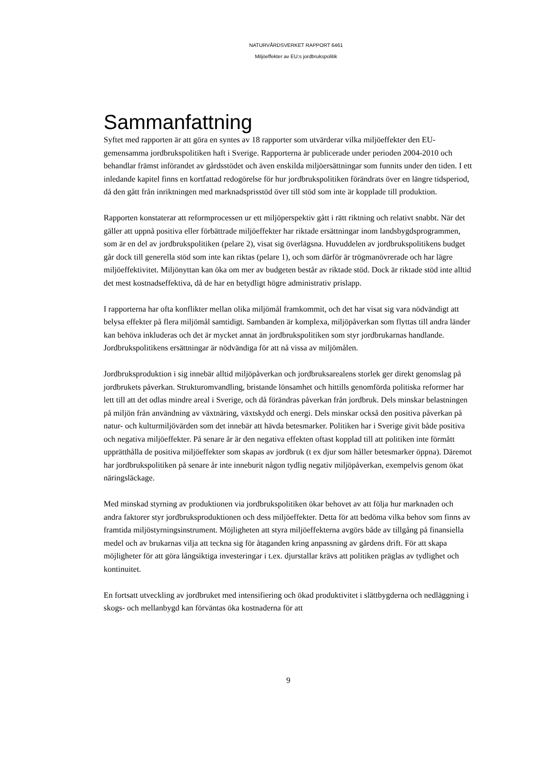NATURVÅRDSVERKET RAPPORT 6461
Miljöeffekter av EU:s jordbrukspolitik
Sammanfattning
Syftet med rapporten är att göra en syntes av 18 rapporter som utvärderar vilka miljöeffekter den EU-gemensamma jordbrukspolitiken haft i Sverige. Rapporterna är publicerade under perioden 2004-2010 och behandlar främst införandet av gårdsstödet och även enskilda miljöersättningar som funnits under den tiden. I ett inledande kapitel finns en kortfattad redogörelse för hur jordbrukspolitiken förändrats över en längre tidsperiod, då den gått från inriktningen med marknadsprisstöd över till stöd som inte är kopplade till produktion.
Rapporten konstaterar att reformprocessen ur ett miljöperspektiv gått i rätt riktning och relativt snabbt. När det gäller att uppnå positiva eller förbättrade miljöeffekter har riktade ersättningar inom landsbygdsprogrammen, som är en del av jordbrukspolitiken (pelare 2), visat sig överlägsna. Huvuddelen av jordbrukspolitikens budget går dock till generella stöd som inte kan riktas (pelare 1), och som därför är trögmanövrerade och har lägre miljöeffektivitet. Miljönyttan kan öka om mer av budgeten består av riktade stöd. Dock är riktade stöd inte alltid det mest kostnadseffektiva, då de har en betydligt högre administrativ prislapp.
I rapporterna har ofta konflikter mellan olika miljömål framkommit, och det har visat sig vara nödvändigt att belysa effekter på flera miljömål samtidigt. Sambanden är komplexa, miljöpåverkan som flyttas till andra länder kan behöva inkluderas och det är mycket annat än jordbrukspolitiken som styr jordbrukarnas handlande. Jordbrukspolitikens ersättningar är nödvändiga för att nå vissa av miljömålen.
Jordbruksproduktion i sig innebär alltid miljöpåverkan och jordbruksarealens storlek ger direkt genomslag på jordbrukets påverkan. Strukturomvandling, bristande lönsamhet och hittills genomförda politiska reformer har lett till att det odlas mindre areal i Sverige, och då förändras påverkan från jordbruk. Dels minskar belastningen på miljön från användning av växtnäring, växtskydd och energi. Dels minskar också den positiva påverkan på natur- och kulturmiljövärden som det innebär att hävda betesmarker. Politiken har i Sverige givit både positiva och negativa miljöeffekter. På senare år är den negativa effekten oftast kopplad till att politiken inte förmått upprätthålla de positiva miljöeffekter som skapas av jordbruk (t ex djur som håller betesmarker öppna). Däremot har jordbrukspolitiken på senare år inte inneburit någon tydlig negativ miljöpåverkan, exempelvis genom ökat näringsläckage.
Med minskad styrning av produktionen via jordbrukspolitiken ökar behovet av att följa hur marknaden och andra faktorer styr jordbruksproduktionen och dess miljöeffekter. Detta för att bedöma vilka behov som finns av framtida miljöstyrningsinstrument. Möjligheten att styra miljöeffekterna avgörs både av tillgång på finansiella medel och av brukarnas vilja att teckna sig för åtaganden kring anpassning av gårdens drift. För att skapa möjligheter för att göra långsiktiga investeringar i t.ex. djurstallar krävs att politiken präglas av tydlighet och kontinuitet.
En fortsatt utveckling av jordbruket med intensifiering och ökad produktivitet i slättbygderna och nedläggning i skogs- och mellanbygd kan förväntas öka kostnaderna för att
9